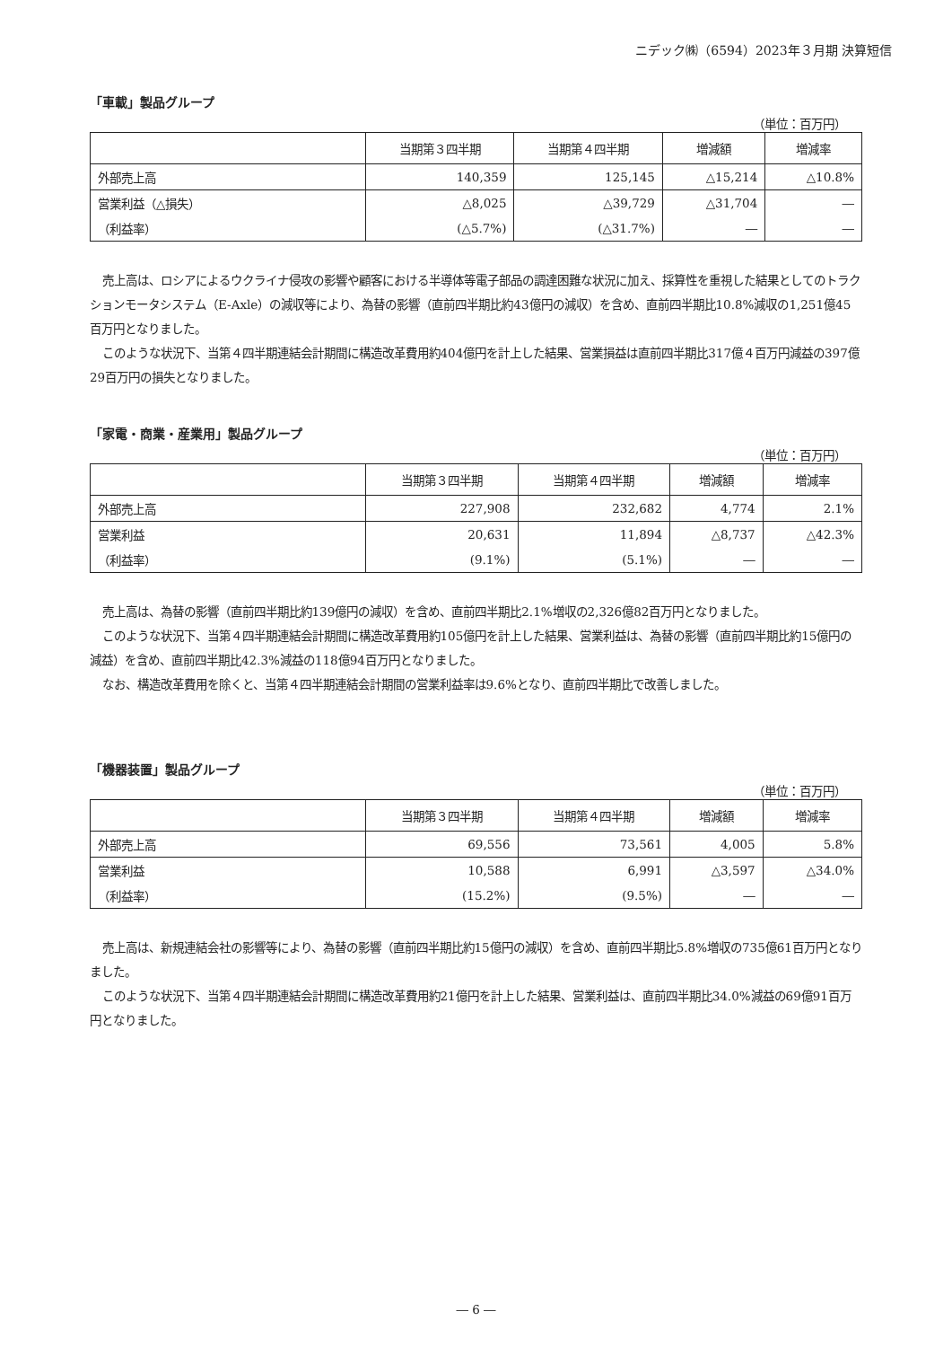ニデック㈱（6594）2023年３月期 決算短信
「車載」製品グループ
（単位：百万円）
| | 当期第３四半期 | 当期第４四半期 | 増減額 | 増減率 |
| --- | --- | --- | --- | --- |
| 外部売上高 | 140,359 | 125,145 | △15,214 | △10.8% |
| 営業利益（△損失） | △8,025 | △39,729 | △31,704 | ― |
| （利益率） | (△5.7%) | (△31.7%) | ― | ― |
売上高は、ロシアによるウクライナ侵攻の影響や顧客における半導体等電子部品の調達困難な状況に加え、採算性を重視した結果としてのトラクションモータシステム（E-Axle）の減収等により、為替の影響（直前四半期比約43億円の減収）を含め、直前四半期比10.8%減収の1,251億45百万円となりました。
このような状況下、当第４四半期連結会計期間に構造改革費用約404億円を計上した結果、営業損益は直前四半期比317億４百万円減益の397億29百万円の損失となりました。
「家電・商業・産業用」製品グループ
（単位：百万円）
| | 当期第３四半期 | 当期第４四半期 | 増減額 | 増減率 |
| --- | --- | --- | --- | --- |
| 外部売上高 | 227,908 | 232,682 | 4,774 | 2.1% |
| 営業利益 | 20,631 | 11,894 | △8,737 | △42.3% |
| （利益率） | (9.1%) | (5.1%) | ― | ― |
売上高は、為替の影響（直前四半期比約139億円の減収）を含め、直前四半期比2.1%増収の2,326億82百万円となりました。
このような状況下、当第４四半期連結会計期間に構造改革費用約105億円を計上した結果、営業利益は、為替の影響（直前四半期比約15億円の減益）を含め、直前四半期比42.3%減益の118億94百万円となりました。
なお、構造改革費用を除くと、当第４四半期連結会計期間の営業利益率は9.6%となり、直前四半期比で改善しました。
「機器装置」製品グループ
（単位：百万円）
| | 当期第３四半期 | 当期第４四半期 | 増減額 | 増減率 |
| --- | --- | --- | --- | --- |
| 外部売上高 | 69,556 | 73,561 | 4,005 | 5.8% |
| 営業利益 | 10,588 | 6,991 | △3,597 | △34.0% |
| （利益率） | (15.2%) | (9.5%) | ― | ― |
売上高は、新規連結会社の影響等により、為替の影響（直前四半期比約15億円の減収）を含め、直前四半期比5.8%増収の735億61百万円となりました。
このような状況下、当第４四半期連結会計期間に構造改革費用約21億円を計上した結果、営業利益は、直前四半期比34.0%減益の69億91百万円となりました。
― 6 ―